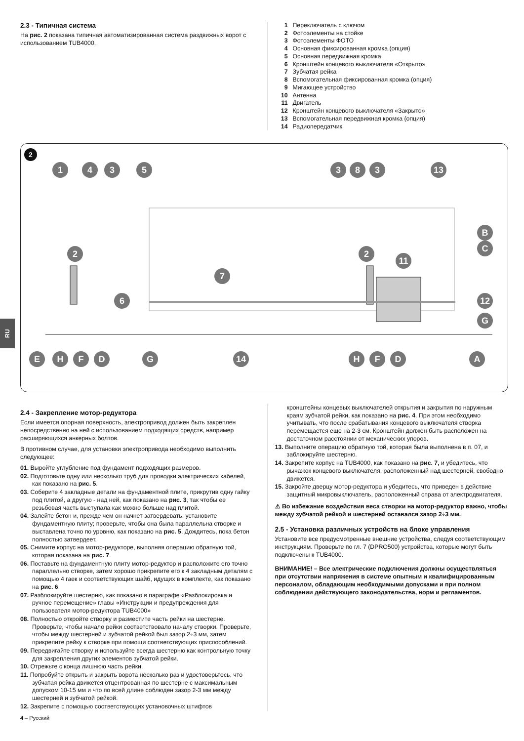2.3 - Типичная система
На рис. 2 показана типичная автоматизированная система раздвижных ворот с использованием TUB4000.
1 Переключатель с ключом
2 Фотоэлементы на стойке
3 Фотоэлементы ФОТО
4 Основная фиксированная кромка (опция)
5 Основная передвижная кромка
6 Кронштейн концевого выключателя «Открыто»
7 Зубчатая рейка
8 Вспомогательная фиксированная кромка (опция)
9 Мигающее устройство
10 Антенна
11 Двигатель
12 Кронштейн концевого выключателя «Закрыто»
13 Вспомогательная передвижная кромка (опция)
14 Радиопередатчик
2
1
4
3
5
3
8
3
13
2
2
11
7
6
12
B
C
G
E
H
F
D
G
14
H
F
D
A
RU
2.4 - Закрепление мотор-редуктора
Если имеется опорная поверхность, электропривод должен быть закреплен непосредственно на ней с использованием подходящих средств, например расширяющихся анкерных болтов.
В противном случае, для установки электропривода необходимо выполнить следующее:
01. Выройте углубление под фундамент подходящих размеров.
02. Подготовьте одну или несколько труб для проводки электрических кабелей, как показано на рис. 5.
03. Соберите 4 закладные детали на фундаментной плите, прикрутив одну гайку под плитой, а другую - над ней, как показано на рис. 3, так чтобы ее резьбовая часть выступала как можно больше над плитой.
04. Залейте бетон и, прежде чем он начнет затвердевать, установите фундаментную плиту; проверьте, чтобы она была параллельна створке и выставлена точно по уровню, как показано на рис. 5. Дождитесь, пока бетон полностью затвердеет.
05. Снимите корпус на мотор-редукторе, выполняя операцию обратную той, которая показана на рис. 7.
06. Поставьте на фундаментную плиту мотор-редуктор и расположите его точно параллельно створке, затем хорошо прикрепите его к 4 закладным деталям с помощью 4 гаек и соответствующих шайб, идущих в комплекте, как показано на рис. 6.
07. Разблокируйте шестерню, как показано в параграфе «Разблокировка и ручное перемещение» главы «Инструкции и предупреждения для пользователя мотор-редуктора TUB4000»
08. Полностью откройте створку и разместите часть рейки на шестерне. Проверьте, чтобы начало рейки соответствовало началу створки. Проверьте, чтобы между шестерней и зубчатой рейкой был зазор 2÷3 мм, затем прикрепите рейку к створке при помощи соответствующих приспособлений.
09. Передвигайте створку и используйте всегда шестерню как контрольную точку для закрепления других элементов зубчатой рейки.
10. Отрежьте с конца лишнюю часть рейки.
11. Попробуйте открыть и закрыть ворота несколько раз и удостоверьтесь, что зубчатая рейка движется отцентрованная по шестерне с максимальным допуском 10-15 мм и что по всей длине соблюден зазор 2-3 мм между шестерней и зубчатой рейкой.
12. Закрепите с помощью соответствующих установочных штифтов
кронштейны концевых выключателей открытия и закрытия по наружным краям зубчатой рейки, как показано на рис. 4. При этом необходимо учитывать, что после срабатывания концевого выключателя створка перемещается еще на 2-3 см. Кронштейн должен быть расположен на достаточном расстоянии от механических упоров.
13. Выполните операцию обратную той, которая была выполнена в п. 07, и заблокируйте шестерню.
14. Закрепите корпус на TUB4000, как показано на рис. 7, и убедитесь, что рычажок концевого выключателя, расположенный над шестерней, свободно движется.
15. Закройте дверцу мотор-редуктора и убедитесь, что приведен в действие защитный микровыключатель, расположенный справа от электродвигателя.
⚠ Во избежание воздействия веса створки на мотор-редуктор важно, чтобы между зубчатой рейкой и шестерней оставался зазор 2÷3 мм.
2.5 - Установка различных устройств на блоке управления
Установите все предусмотренные внешние устройства, следуя соответствующим инструкциям. Проверьте по гл. 7 (DPRO500) устройства, которые могут быть подключены к TUB4000.
ВНИМАНИЕ! – Все электрические подключения должны осуществляться при отсутствии напряжения в системе опытным и квалифицированным персоналом, обладающим необходимыми допусками и при полном соблюдении действующего законодательства, норм и регламентов.
4 – Русский